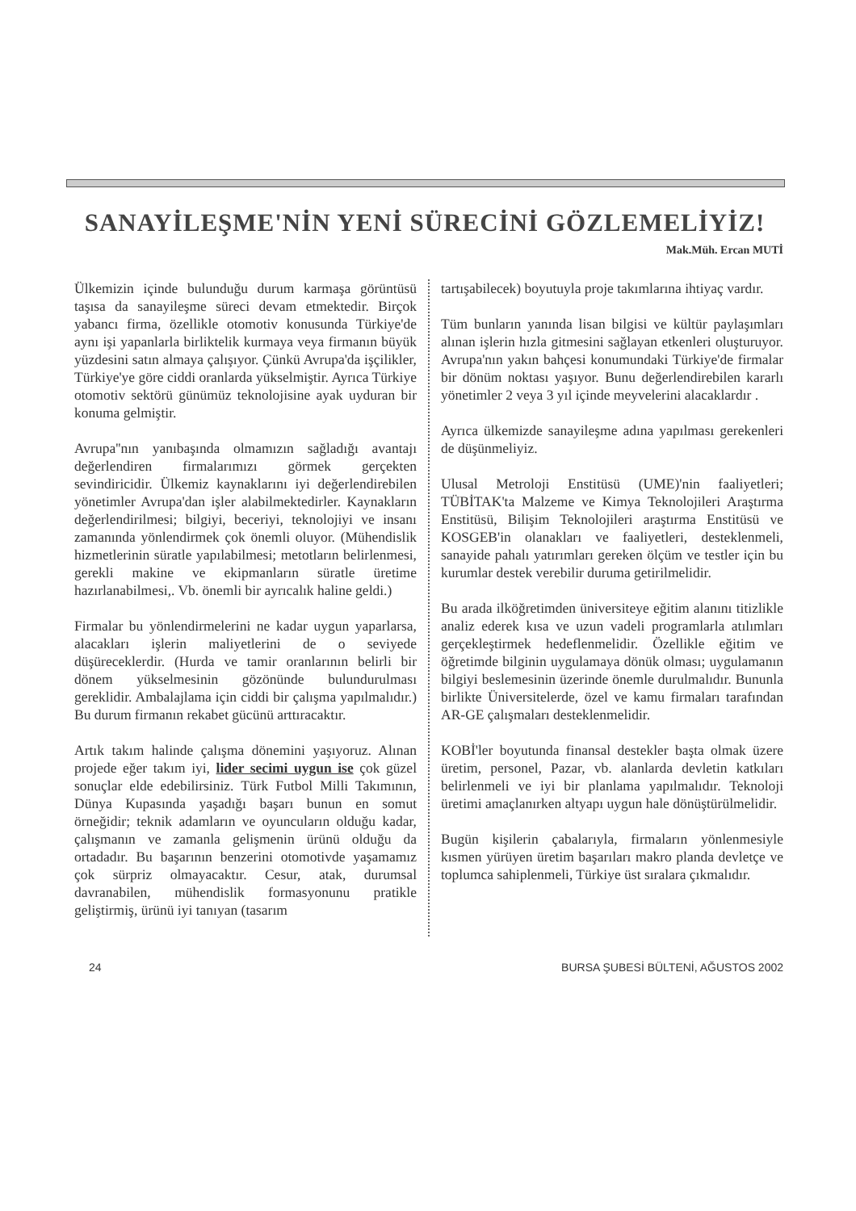SANAYİLEŞME'NİN YENİ SÜRECİNİ GÖZLEMELİYİZ!
Mak.Müh. Ercan MUTİ
Ülkemizin içinde bulunduğu durum karmaşa görüntüsü taşısa da sanayileşme süreci devam etmektedir. Birçok yabancı firma, özellikle otomotiv konusunda Türkiye'de aynı işi yapanlarla birliktelik kurmaya veya firmanın büyük yüzdesini satın almaya çalışıyor. Çünkü Avrupa'da işçilikler, Türkiye'ye göre ciddi oranlarda yükselmiştir. Ayrıca Türkiye otomotiv sektörü günümüz teknolojisine ayak uyduran bir konuma gelmiştir.
Avrupa''nın yanıbaşında olmamızın sağladığı avantajı değerlendiren firmalarımızı görmek gerçekten sevindiricidir. Ülkemiz kaynaklarını iyi değerlendirebilen yönetimler Avrupa'dan işler alabilmektedirler. Kaynakların değerlendirilmesi; bilgiyi, beceriyi, teknolojiyi ve insanı zamanında yönlendirmek çok önemli oluyor. (Mühendislik hizmetlerinin süratle yapılabilmesi; metotların belirlenmesi, gerekli makine ve ekipmanların süratle üretime hazırlanabilmesi,. Vb. önemli bir ayrıcalık haline geldi.)
Firmalar bu yönlendirmelerini ne kadar uygun yaparlarsa, alacakları işlerin maliyetlerini de o seviyede düşüreceklerdir. (Hurda ve tamir oranlarının belirli bir dönem yükselmesinin gözönünde bulundurulması gereklidir. Ambalajlama için ciddi bir çalışma yapılmalıdır.) Bu durum firmanın rekabet gücünü arttıracaktır.
Artık takım halinde çalışma dönemini yaşıyoruz. Alınan projede eğer takım iyi, lider secimi uygun ise çok güzel sonuçlar elde edebilirsiniz. Türk Futbol Milli Takımının, Dünya Kupasında yaşadığı başarı bunun en somut örneğidir; teknik adamların ve oyuncuların olduğu kadar, çalışmanın ve zamanla gelişmenin ürünü olduğu da ortadadır. Bu başarının benzerini otomotivde yaşamamız çok sürpriz olmayacaktır. Cesur, atak, durumsal davranabilen, mühendislik formasyonunu pratikle geliştirmiş, ürünü iyi tanıyan (tasarım
tartışabilecek) boyutuyla proje takımlarına ihtiyaç vardır.
Tüm bunların yanında lisan bilgisi ve kültür paylaşımları alınan işlerin hızla gitmesini sağlayan etkenleri oluşturuyor. Avrupa'nın yakın bahçesi konumundaki Türkiye'de firmalar bir dönüm noktası yaşıyor. Bunu değerlendirebilen kararlı yönetimler 2 veya 3 yıl içinde meyvelerini alacaklardır .
Ayrıca ülkemizde sanayileşme adına yapılması gerekenleri de düşünmeliyiz.
Ulusal Metroloji Enstitüsü (UME)'nin faaliyetleri; TÜBİTAK'ta Malzeme ve Kimya Teknolojileri Araştırma Enstitüsü, Bilişim Teknolojileri araştırma Enstitüsü ve KOSGEB'in olanakları ve faaliyetleri, desteklenmeli, sanayide pahalı yatırımları gereken ölçüm ve testler için bu kurumlar destek verebilir duruma getirilmelidir.
Bu arada ilköğretimden üniversiteye eğitim alanını titizlikle analiz ederek kısa ve uzun vadeli programlarla atılımları gerçekleştirmek hedeflenmelidir. Özellikle eğitim ve öğretimde bilginin uygulamaya dönük olması; uygulamanın bilgiyi beslemesinin üzerinde önemle durulmalıdır. Bununla birlikte Üniversitelerde, özel ve kamu firmaları tarafından AR-GE çalışmaları desteklenmelidir.
KOBİ'ler boyutunda finansal destekler başta olmak üzere üretim, personel, Pazar, vb. alanlarda devletin katkıları belirlenmeli ve iyi bir planlama yapılmalıdır. Teknoloji üretimi amaçlanırken altyapı uygun hale dönüştürülmelidir.
Bugün kişilerin çabalarıyla, firmaların yönlenmesiyle kısmen yürüyen üretim başarıları makro planda devletçe ve toplumca sahiplenmeli, Türkiye üst sıralara çıkmalıdır.
24 BURSA ŞUBESİ BÜLTENİ, AĞUSTOS 2002